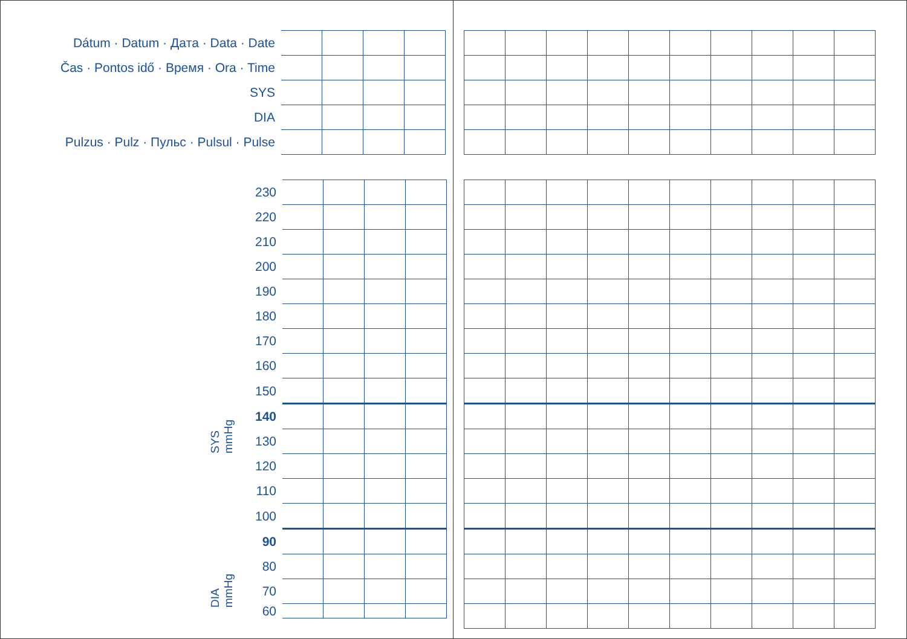| Dátum · Datum · Дaта · Data · Date | | | | |
| Čas · Pontos idő · Время · Ora · Time | | | | |
| SYS | | | | |
| DIA | | | | |
| Pulzus · Pulz · Пульс · Pulsul · Pulse | | | | |
| 230 | | | | |
| 220 | | | | |
| 210 | | | | |
| 200 | | | | |
| 190 | | | | |
| 180 | | | | |
| 170 | | | | |
| 160 | | | | |
| 150 | | | | |
| 140 | | | | |
| 130 | | | | |
| 120 | | | | |
| 110 | | | | |
| 100 | | | | |
| 90 | | | | |
| 80 | | | | |
| 70 | | | | |
| 60 | | | | |
SYS
mmHg
DIA
mmHg